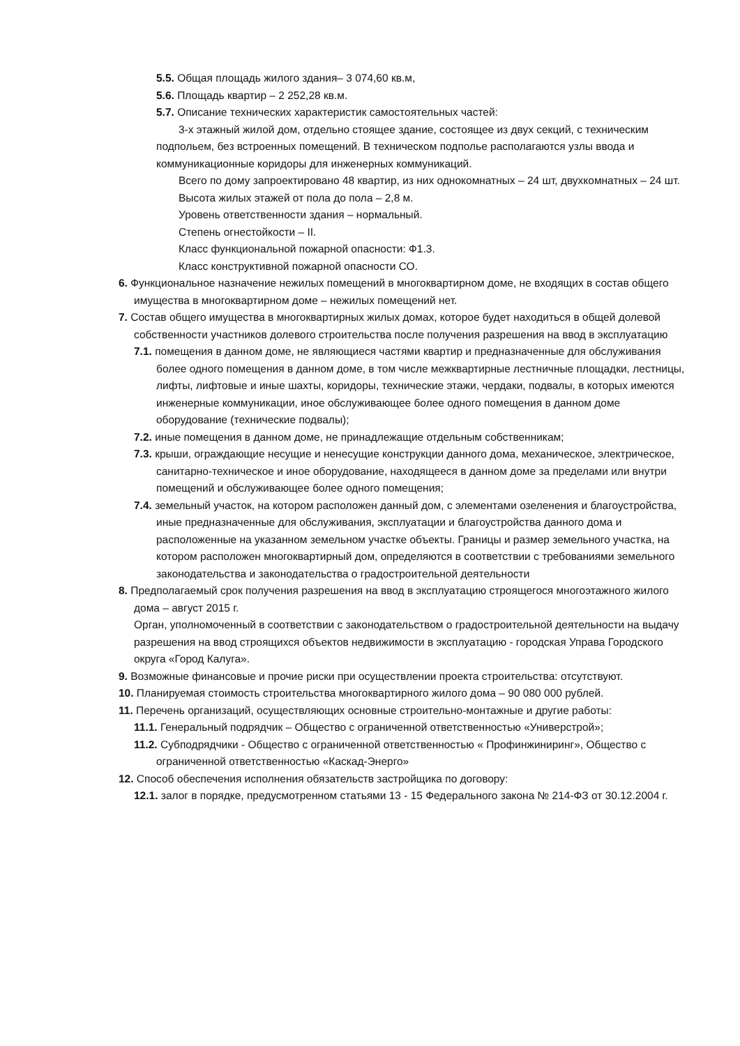5.5. Общая площадь жилого здания– 3 074,60 кв.м,
5.6. Площадь квартир – 2 252,28 кв.м.
5.7. Описание технических характеристик самостоятельных частей:
3-х этажный жилой дом, отдельно стоящее здание, состоящее из двух секций, с техническим подпольем, без встроенных помещений. В техническом подполье располагаются узлы ввода и коммуникационные коридоры для инженерных коммуникаций.
Всего по дому запроектировано 48 квартир, из них однокомнатных – 24 шт, двухкомнатных – 24 шт.
Высота жилых этажей от пола до пола – 2,8 м.
Уровень ответственности здания – нормальный.
Степень огнестойкости – II.
Класс функциональной пожарной опасности: Ф1.3.
Класс конструктивной пожарной опасности СО.
6. Функциональное назначение нежилых помещений в многоквартирном доме, не входящих в состав общего имущества в многоквартирном доме – нежилых помещений нет.
7. Состав общего имущества в многоквартирных жилых домах, которое будет находиться в общей долевой собственности участников долевого строительства после получения разрешения на ввод в эксплуатацию
7.1. помещения в данном доме, не являющиеся частями квартир и предназначенные для обслуживания более одного помещения в данном доме, в том числе межквартирные лестничные площадки, лестницы, лифты, лифтовые и иные шахты, коридоры, технические этажи, чердаки, подвалы, в которых имеются инженерные коммуникации, иное обслуживающее более одного помещения в данном доме оборудование (технические подвалы);
7.2. иные помещения в данном доме, не принадлежащие отдельным собственникам;
7.3. крыши, ограждающие несущие и ненесущие конструкции данного дома, механическое, электрическое, санитарно-техническое и иное оборудование, находящееся в данном доме за пределами или внутри помещений и обслуживающее более одного помещения;
7.4. земельный участок, на котором расположен данный дом, с элементами озеленения и благоустройства, иные предназначенные для обслуживания, эксплуатации и благоустройства данного дома и расположенные на указанном земельном участке объекты. Границы и размер земельного участка, на котором расположен многоквартирный дом, определяются в соответствии с требованиями земельного законодательства и законодательства о градостроительной деятельности
8. Предполагаемый срок получения разрешения на ввод в эксплуатацию строящегося многоэтажного жилого дома – август 2015 г.
Орган, уполномоченный в соответствии с законодательством о градостроительной деятельности на выдачу разрешения на ввод строящихся объектов недвижимости в эксплуатацию - городская Управа Городского округа «Город Калуга».
9. Возможные финансовые и прочие риски при осуществлении проекта строительства: отсутствуют.
10. Планируемая стоимость строительства многоквартирного жилого дома – 90 080 000 рублей.
11. Перечень организаций, осуществляющих основные строительно-монтажные и другие работы:
11.1. Генеральный подрядчик – Общество с ограниченной ответственностью «Универстрой»;
11.2. Субподрядчики - Общество с ограниченной ответственностью « Профинжиниринг», Общество с ограниченной ответственностью «Каскад-Энерго»
12. Способ обеспечения исполнения обязательств застройщика по договору:
12.1. залог в порядке, предусмотренном статьями 13 - 15 Федерального закона № 214-ФЗ от 30.12.2004 г.